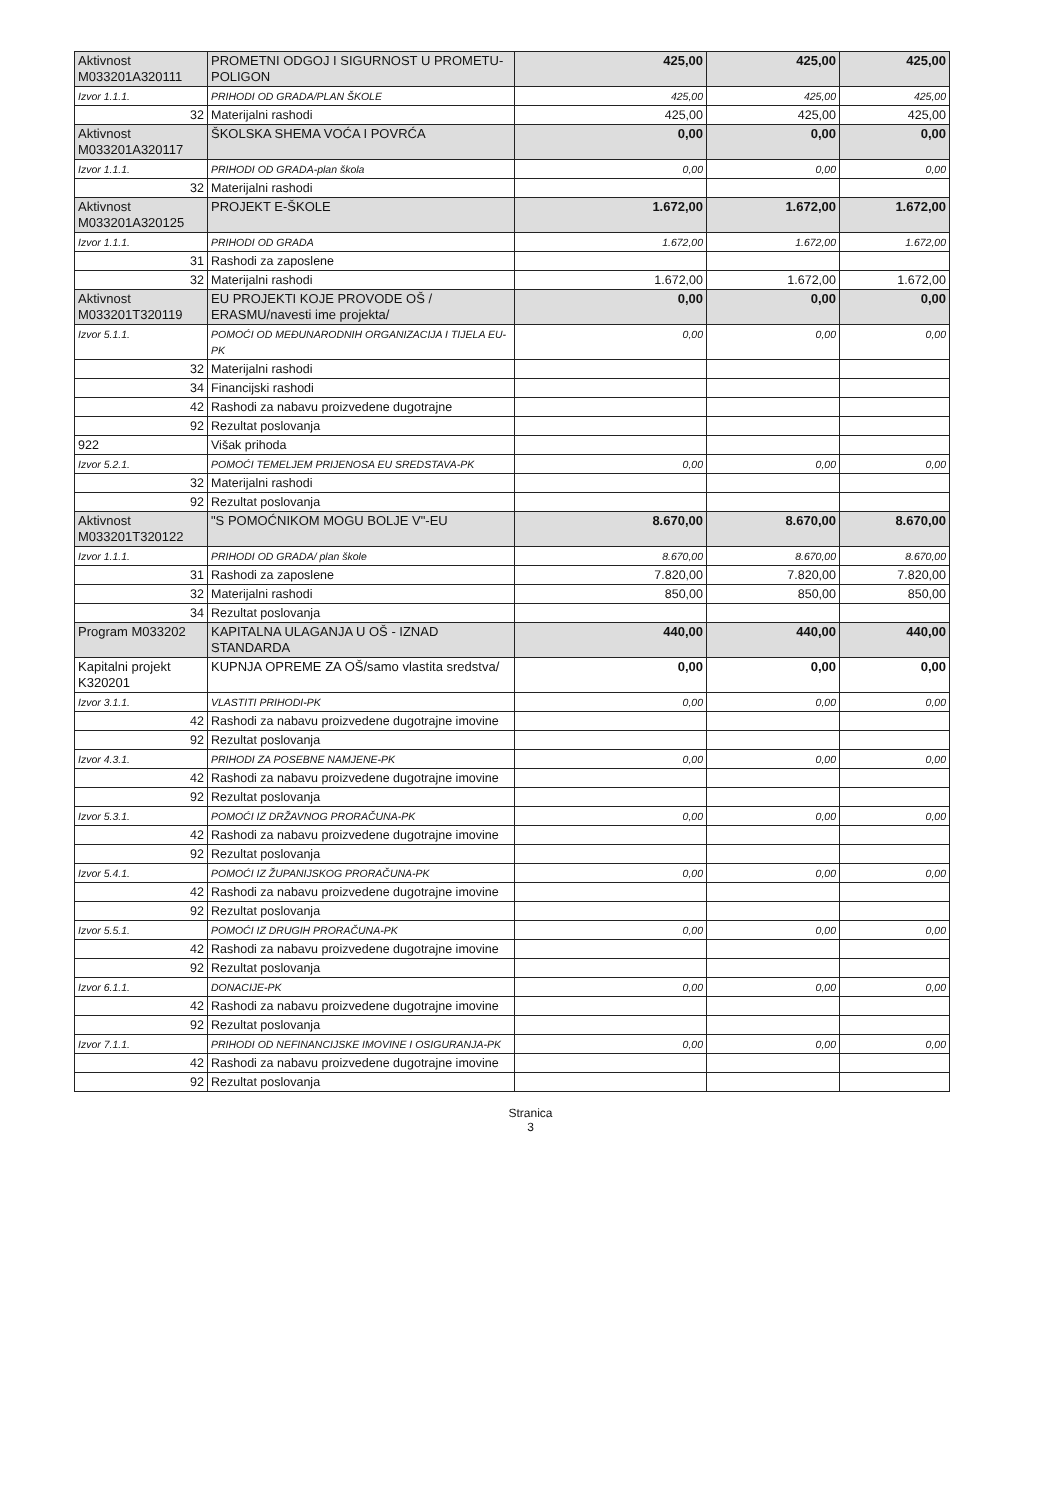| Aktivnost M033201A320111 | PROMETNI ODGOJ I SIGURNOST U PROMETU-POLIGON | 425,00 | 425,00 | 425,00 |
| Izvor 1.1.1. | PRIHODI OD GRADA/PLAN ŠKOLE | 425,00 | 425,00 | 425,00 |
| 32 | Materijalni rashodi | 425,00 | 425,00 | 425,00 |
| Aktivnost M033201A320117 | ŠKOLSKA SHEMA VOĆA I POVRĆA | 0,00 | 0,00 | 0,00 |
| Izvor 1.1.1. | PRIHODI OD GRADA-plan škola | 0,00 | 0,00 | 0,00 |
| 32 | Materijalni rashodi | | | |
| Aktivnost M033201A320125 | PROJEKT E-ŠKOLE | 1.672,00 | 1.672,00 | 1.672,00 |
| Izvor 1.1.1. | PRIHODI OD GRADA | 1.672,00 | 1.672,00 | 1.672,00 |
| 31 | Rashodi za zaposlene | | | |
| 32 | Materijalni rashodi | 1.672,00 | 1.672,00 | 1.672,00 |
| Aktivnost M033201T320119 | EU PROJEKTI KOJE PROVODE OŠ / ERASMU/navesti ime projekta/ | 0,00 | 0,00 | 0,00 |
| Izvor 5.1.1. | POMOĆI OD MEĐUNARODNIH ORGANIZACIJA I TIJELA EU-PK | 0,00 | 0,00 | 0,00 |
| 32 | Materijalni rashodi | | | |
| 34 | Financijski rashodi | | | |
| 42 | Rashodi za nabavu proizvedene dugotrajne | | | |
| 92 | Rezultat poslovanja | | | |
| 922 | Višak prihoda | | | |
| Izvor 5.2.1. | POMOĆI TEMELJEM PRIJENOSA EU SREDSTAVA-PK | 0,00 | 0,00 | 0,00 |
| 32 | Materijalni rashodi | | | |
| 92 | Rezultat poslovanja | | | |
| Aktivnost M033201T320122 | "S POMOĆNIKOM MOGU BOLJE V"-EU | 8.670,00 | 8.670,00 | 8.670,00 |
| Izvor 1.1.1. | PRIHODI OD GRADA/ plan škole | 8.670,00 | 8.670,00 | 8.670,00 |
| 31 | Rashodi za zaposlene | 7.820,00 | 7.820,00 | 7.820,00 |
| 32 | Materijalni rashodi | 850,00 | 850,00 | 850,00 |
| 34 | Rezultat poslovanja | | | |
| Program M033202 | KAPITALNA ULAGANJA U OŠ - IZNAD STANDARDA | 440,00 | 440,00 | 440,00 |
| Kapitalni projekt K320201 | KUPNJA OPREME ZA OŠ/samo vlastita sredstva/ | 0,00 | 0,00 | 0,00 |
| Izvor 3.1.1. | VLASTITI PRIHODI-PK | 0,00 | 0,00 | 0,00 |
| 42 | Rashodi za nabavu proizvedene dugotrajne imovine | | | |
| 92 | Rezultat poslovanja | | | |
| Izvor 4.3.1. | PRIHODI ZA POSEBNE NAMJENE-PK | 0,00 | 0,00 | 0,00 |
| 42 | Rashodi za nabavu proizvedene dugotrajne imovine | | | |
| 92 | Rezultat poslovanja | | | |
| Izvor 5.3.1. | POMOĆI IZ DRŽAVNOG PRORAČUNA-PK | 0,00 | 0,00 | 0,00 |
| 42 | Rashodi za nabavu proizvedene dugotrajne imovine | | | |
| 92 | Rezultat poslovanja | | | |
| Izvor 5.4.1. | POMOĆI IZ ŽUPANIJSKOG PRORAČUNA-PK | 0,00 | 0,00 | 0,00 |
| 42 | Rashodi za nabavu proizvedene dugotrajne imovine | | | |
| 92 | Rezultat poslovanja | | | |
| Izvor 5.5.1. | POMOĆI IZ DRUGIH PRORAČUNA-PK | 0,00 | 0,00 | 0,00 |
| 42 | Rashodi za nabavu proizvedene dugotrajne imovine | | | |
| 92 | Rezultat poslovanja | | | |
| Izvor 6.1.1. | DONACIJE-PK | 0,00 | 0,00 | 0,00 |
| 42 | Rashodi za nabavu proizvedene dugotrajne imovine | | | |
| 92 | Rezultat poslovanja | | | |
| Izvor 7.1.1. | PRIHODI OD NEFINANCIJSKE IMOVINE I OSIGURANJA-PK | 0,00 | 0,00 | 0,00 |
| 42 | Rashodi za nabavu proizvedene dugotrajne imovine | | | |
| 92 | Rezultat poslovanja | | | |
Stranica
3